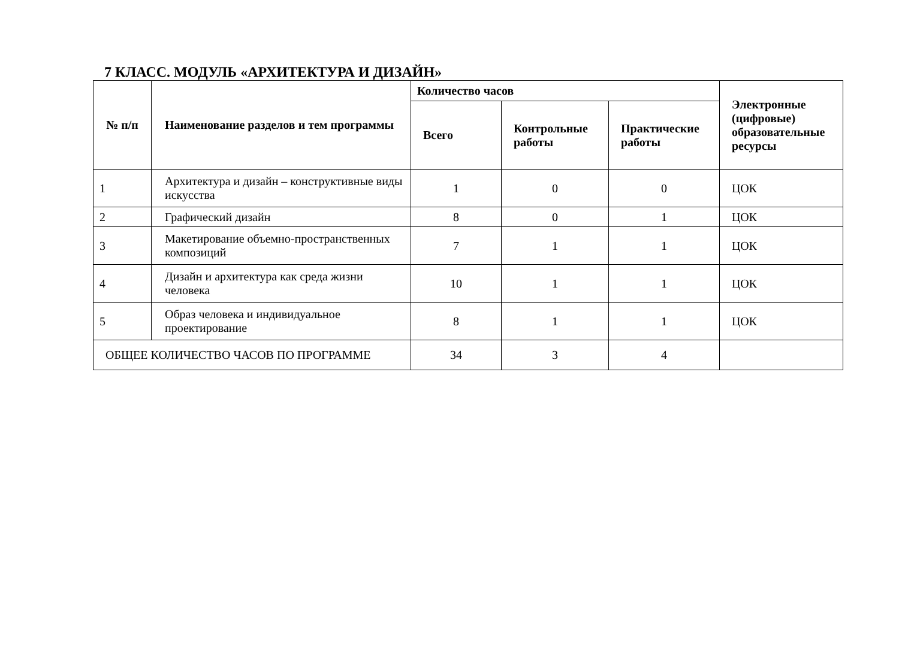7 КЛАСС. МОДУЛЬ «АРХИТЕКТУРА И ДИЗАЙН»
| № п/п | Наименование разделов и тем программы | Количество часов | | | Электронные (цифровые) образовательные ресурсы |
| --- | --- | --- | --- | --- | --- |
| | | Всего | Контрольные работы | Практические работы | |
| 1 | Архитектура и дизайн – конструктивные виды искусства | 1 | 0 | 0 | ЦОК |
| 2 | Графический дизайн | 8 | 0 | 1 | ЦОК |
| 3 | Макетирование объемно-пространственных композиций | 7 | 1 | 1 | ЦОК |
| 4 | Дизайн и архитектура как среда жизни человека | 10 | 1 | 1 | ЦОК |
| 5 | Образ человека и индивидуальное проектирование | 8 | 1 | 1 | ЦОК |
| ОБЩЕЕ КОЛИЧЕСТВО ЧАСОВ ПО ПРОГРАММЕ | | 34 | 3 | 4 | |